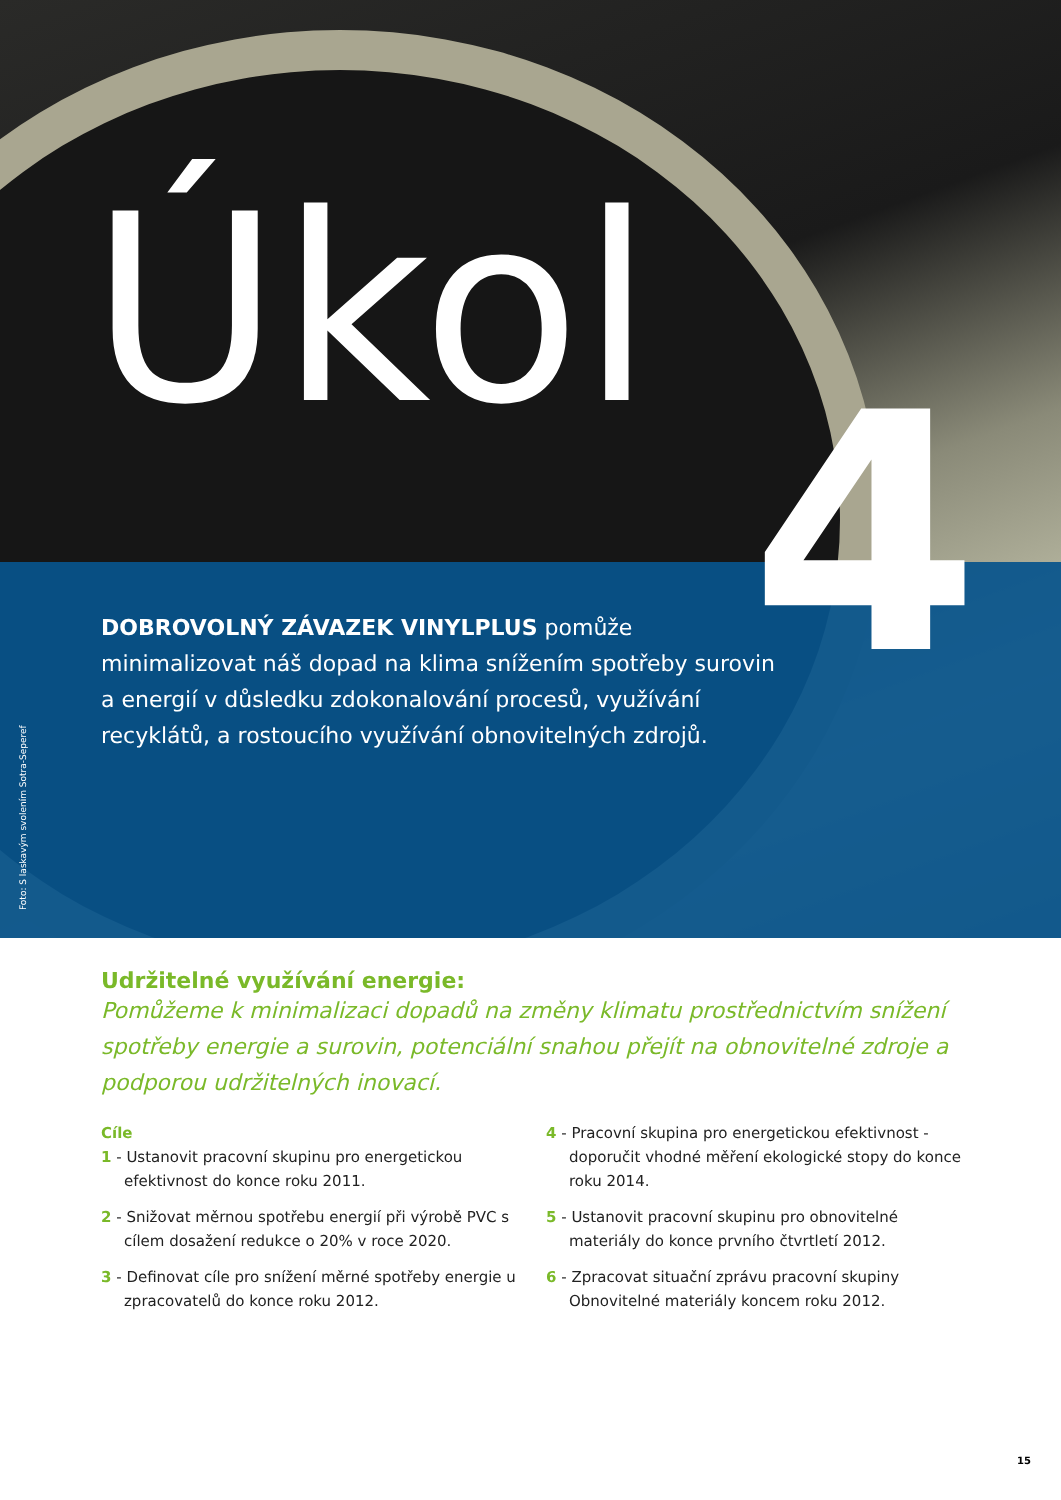Úkol
4
DOBROVOLNÝ ZÁVAZEK VINYLPLUS pomůže minimalizovat náš dopad na klima snížením spotřeby surovin a energií v důsledku zdokonalování procesů, využívání recyklátů, a rostoucího využívání obnovitelných zdrojů.
Foto: S laskavým svolením Sotra-Seperef
Udržitelné využívání energie:
Pomůžeme k minimalizaci dopadů na změny klimatu prostřednictvím snížení spotřeby energie a surovin, potenciální snahou přejít na obnovitelné zdroje a podporou udržitelných inovací.
Cíle
1 - Ustanovit pracovní skupinu pro energetickou efektivnost do konce roku 2011.
2 - Snižovat měrnou spotřebu energií při výrobě PVC s cílem dosažení redukce o 20% v roce 2020.
3 - Definovat cíle pro snížení měrné spotřeby energie u zpracovatelů do konce roku 2012.
4 - Pracovní skupina pro energetickou efektivnost - doporučit vhodné měření ekologické stopy do konce roku 2014.
5 - Ustanovit pracovní skupinu pro obnovitelné materiály do konce prvního čtvrtletí 2012.
6 - Zpracovat situační zprávu pracovní skupiny Obnovitelné materiály koncem roku 2012.
15